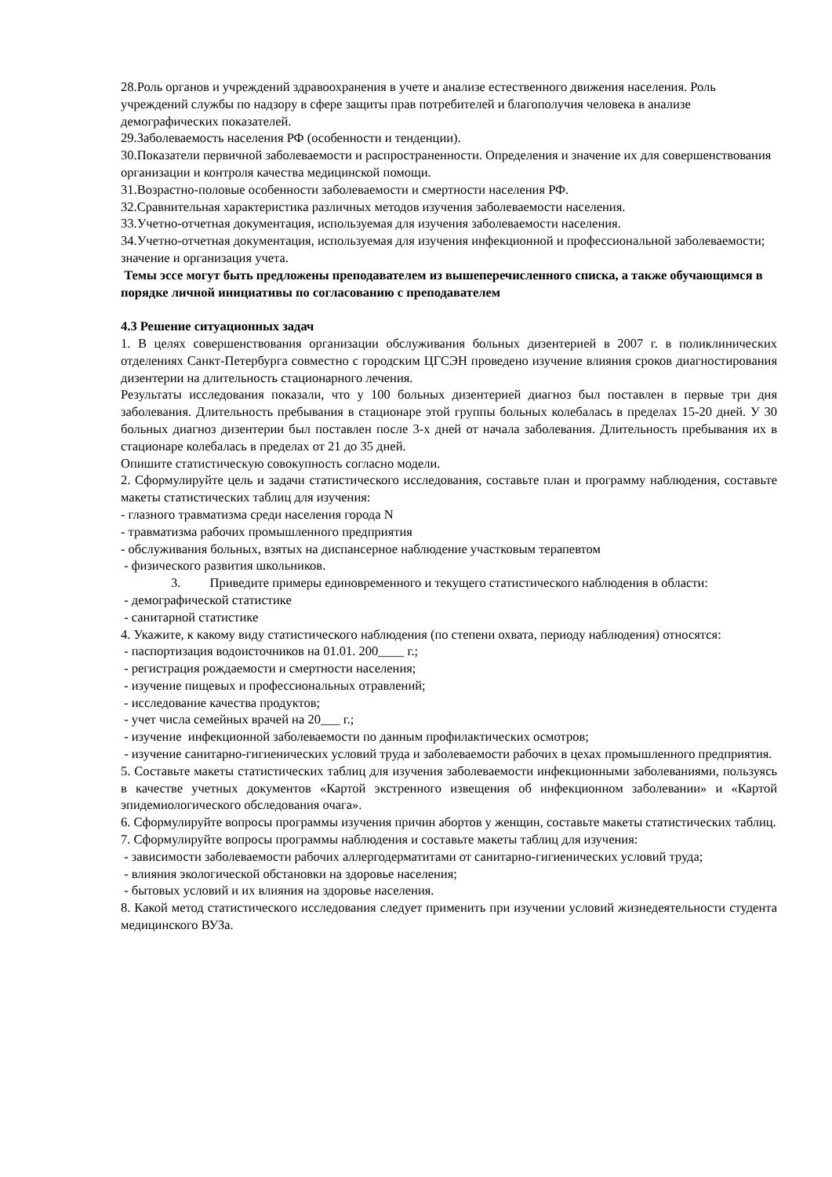28.Роль органов и учреждений здравоохранения в учете и анализе естественного движения населения. Роль учреждений службы по надзору в сфере защиты прав потребителей и благополучия человека в анализе демографических показателей.
29.Заболеваемость населения РФ (особенности и тенденции).
30.Показатели первичной заболеваемости и распространенности. Определения и значение их для совершенствования организации и контроля качества медицинской помощи.
31.Возрастно-половые особенности заболеваемости и смертности населения РФ.
32.Сравнительная характеристика различных методов изучения заболеваемости населения.
33.Учетно-отчетная документация, используемая для изучения заболеваемости населения.
34.Учетно-отчетная документация, используемая для изучения инфекционной и профессиональной заболеваемости; значение и организация учета.
Темы эссе могут быть предложены преподавателем из вышеперечисленного списка, а также обучающимся в порядке личной инициативы по согласованию с преподавателем
4.3 Решение ситуационных задач
1. В целях совершенствования организации обслуживания больных дизентерией в 2007 г. в поликлинических отделениях Санкт-Петербурга совместно с городским ЦГСЭН проведено изучение влияния сроков диагностирования дизентерии на длительность стационарного лечения.
Результаты исследования показали, что у 100 больных дизентерией диагноз был поставлен в первые три дня заболевания. Длительность пребывания в стационаре этой группы больных колебалась в пределах 15-20 дней. У 30 больных диагноз дизентерии был поставлен после 3-х дней от начала заболевания. Длительность пребывания их в стационаре колебалась в пределах от 21 до 35 дней.
Опишите статистическую совокупность согласно модели.
2. Сформулируйте цель и задачи статистического исследования, составьте план и программу наблюдения, составьте макеты статистических таблиц для изучения:
- глазного травматизма среди населения города N
- травматизма рабочих промышленного предприятия
- обслуживания больных, взятых на диспансерное наблюдение участковым терапевтом
- физического развития школьников.
3. Приведите примеры единовременного и текущего статистического наблюдения в области:
- демографической статистике
- санитарной статистике
4. Укажите, к какому виду статистического наблюдения (по степени охвата, периоду наблюдения) относятся:
- паспортизация водоисточников на 01.01. 200____ г.;
- регистрация рождаемости и смертности населения;
- изучение пищевых и профессиональных отравлений;
- исследование качества продуктов;
- учет числа семейных врачей на 20___ г.;
- изучение инфекционной заболеваемости по данным профилактических осмотров;
- изучение санитарно-гигиенических условий труда и заболеваемости рабочих в цехах промышленного предприятия.
5. Составьте макеты статистических таблиц для изучения заболеваемости инфекционными заболеваниями, пользуясь в качестве учетных документов «Картой экстренного извещения об инфекционном заболевании» и «Картой эпидемиологического обследования очага».
6. Сформулируйте вопросы программы изучения причин абортов у женщин, составьте макеты статистических таблиц.
7. Сформулируйте вопросы программы наблюдения и составьте макеты таблиц для изучения:
- зависимости заболеваемости рабочих аллергодерматитами от санитарно-гигиенических условий труда;
- влияния экологической обстановки на здоровье населения;
- бытовых условий и их влияния на здоровье населения.
8. Какой метод статистического исследования следует применить при изучении условий жизнедеятельности студента медицинского ВУЗа.